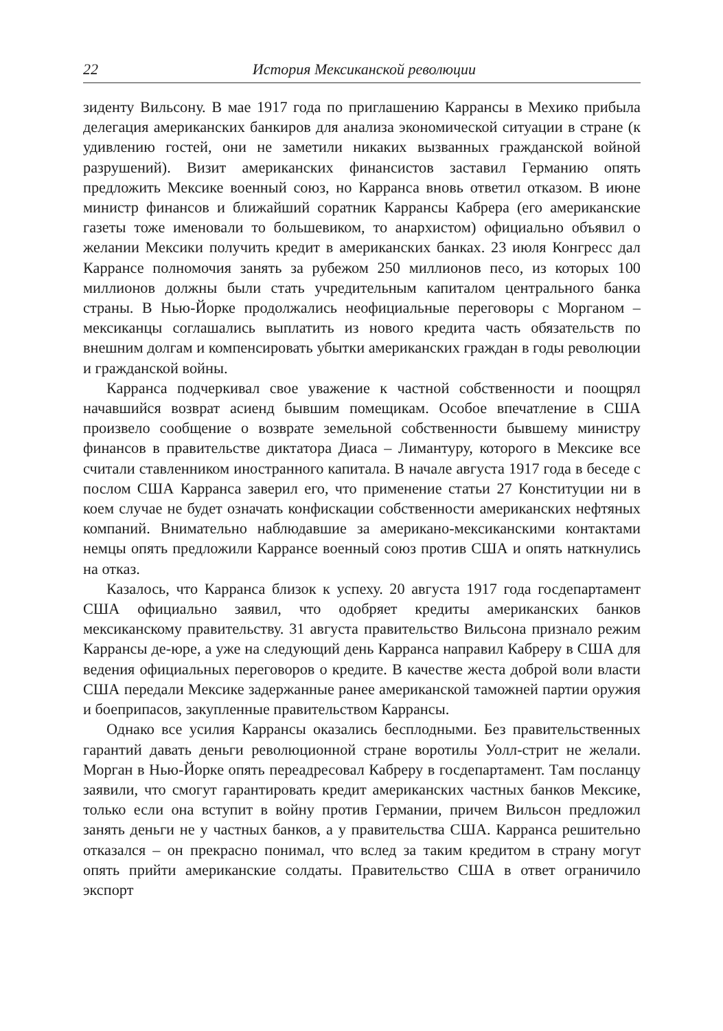22 История Мексиканской революции
зиденту Вильсону. В мае 1917 года по приглашению Каррансы в Мехико прибыла делегация американских банкиров для анализа экономической ситуации в стране (к удивлению гостей, они не заметили никаких вызванных гражданской войной разрушений). Визит американских финансистов заставил Германию опять предложить Мексике военный союз, но Карранса вновь ответил отказом. В июне министр финансов и ближайший соратник Каррансы Кабрера (его американские газеты тоже именовали то большевиком, то анархистом) официально объявил о желании Мексики получить кредит в американских банках. 23 июля Конгресс дал Каррансе полномочия занять за рубежом 250 миллионов песо, из которых 100 миллионов должны были стать учредительным капиталом центрального банка страны. В Нью-Йорке продолжались неофициальные переговоры с Морганом – мексиканцы соглашались выплатить из нового кредита часть обязательств по внешним долгам и компенсировать убытки американских граждан в годы революции и гражданской войны.
Карранса подчеркивал свое уважение к частной собственности и поощрял начавшийся возврат асиенд бывшим помещикам. Особое впечатление в США произвело сообщение о возврате земельной собственности бывшему министру финансов в правительстве диктатора Диаса – Лимантуру, которого в Мексике все считали ставленником иностранного капитала. В начале августа 1917 года в беседе с послом США Карранса заверил его, что применение статьи 27 Конституции ни в коем случае не будет означать конфискации собственности американских нефтяных компаний. Внимательно наблюдавшие за американо-мексиканскими контактами немцы опять предложили Каррансе военный союз против США и опять наткнулись на отказ.
Казалось, что Карранса близок к успеху. 20 августа 1917 года госдепартамент США официально заявил, что одобряет кредиты американских банков мексиканскому правительству. 31 августа правительство Вильсона признало режим Каррансы де-юре, а уже на следующий день Карранса направил Кабреру в США для ведения официальных переговоров о кредите. В качестве жеста доброй воли власти США передали Мексике задержанные ранее американской таможней партии оружия и боеприпасов, закупленные правительством Каррансы.
Однако все усилия Каррансы оказались бесплодными. Без правительственных гарантий давать деньги революционной стране воротилы Уолл-стрит не желали. Морган в Нью-Йорке опять переадресовал Кабреру в госдепартамент. Там посланцу заявили, что смогут гарантировать кредит американских частных банков Мексике, только если она вступит в войну против Германии, причем Вильсон предложил занять деньги не у частных банков, а у правительства США. Карранса решительно отказался – он прекрасно понимал, что вслед за таким кредитом в страну могут опять прийти американские солдаты. Правительство США в ответ ограничило экспорт